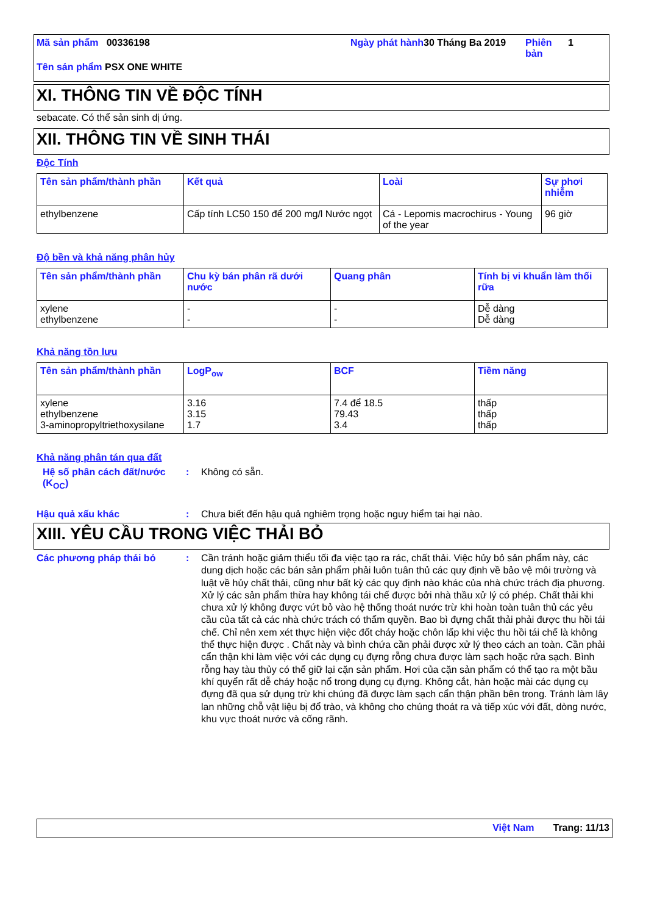Mã sản phẩm 00336198 Ngày phát hành
30 Tháng Ba 2019 Phiên bản
1
Tên sản phẩm PSX ONE WHITE
XI. THÔNG TIN VỀ ĐỘC TÍNH
sebacate. Có thể sản sinh dị ứng.
XII. THÔNG TIN VỀ SINH THÁI
Độc Tính
| Tên sản phẩm/thành phần | Kết quả | Loài | Sự phơi nhiễm |
| --- | --- | --- | --- |
| ethylbenzene | Cấp tính LC50 150 để 200 mg/l Nước ngọt | Cá - Lepomis macrochirus - Young of the year | 96 giờ |
Độ bền và khả năng phân hủy
| Tên sản phẩm/thành phần | Chu kỳ bán phân rã dưới nước | Quang phân | Tính bị vi khuẩn làm thối rữa |
| --- | --- | --- | --- |
| xylene ethylbenzene | - - | - - | Dễ dàng Dễ dàng |
Khả năng tồn lưu
| Tên sản phẩm/thành phần | LogP<sub>ow</sub> | BCF | Tiềm năng |
| --- | --- | --- | --- |
| xylene ethylbenzene 3-aminopropyltriethoxysilane | 3.16 3.15 1.7 | 7.4 để 18.5 79.43 3.4 | thấp thấp thấp |
Khả năng phân tán qua đất
Hệ số phân cách đất/nước (K<sub>OC</sub>)
: Không có sẵn.
Hậu quả xấu khác : Chưa biết đến hậu quả nghiêm trọng hoặc nguy hiểm tai hại nào.
XIII. YÊU CẦU TRONG VIỆC THẢI BỎ
Các phương pháp thải bỏ : Cần tránh hoặc giảm thiểu tối đa việc tạo ra rác, chất thải. Việc hủy bỏ sản phẩm này, các dung dịch hoặc các bán sản phẩm phải luôn tuân thủ các quy định về bảo vệ môi trường và luật về hủy chất thải, cũng như bất kỳ các quy định nào khác của nhà chức trách địa phương. Xử lý các sản phẩm thừa hay không tái chế được bởi nhà thầu xử lý có phép. Chất thải khi chưa xử lý không được vứt bỏ vào hệ thống thoát nước trừ khi hoàn toàn tuân thủ các yêu cầu của tất cả các nhà chức trách có thẩm quyền. Bao bì đựng chất thải phải được thu hồi tái chế. Chỉ nên xem xét thực hiện việc đốt cháy hoặc chôn lấp khi việc thu hồi tái chế là không thể thực hiện được . Chất này và bình chứa cần phải được xử lý theo cách an toàn. Cần phải cẩn thận khi làm việc với các dụng cụ đựng rỗng chưa được làm sạch hoặc rửa sạch. Bình rỗng hay tàu thủy có thể giữ lại cặn sản phẩm. Hơi của cặn sản phẩm có thể tạo ra một bầu khí quyển rất dễ cháy hoặc nổ trong dụng cụ đựng. Không cắt, hàn hoặc mài các dụng cụ đựng đã qua sử dụng trừ khi chúng đã được làm sạch cẩn thận phần bên trong. Tránh làm lây lan những chỗ vật liệu bị đổ trào, và không cho chúng thoát ra và tiếp xúc với đất, dòng nước, khu vực thoát nước và cống rãnh.
Việt Nam Trang: 11/13